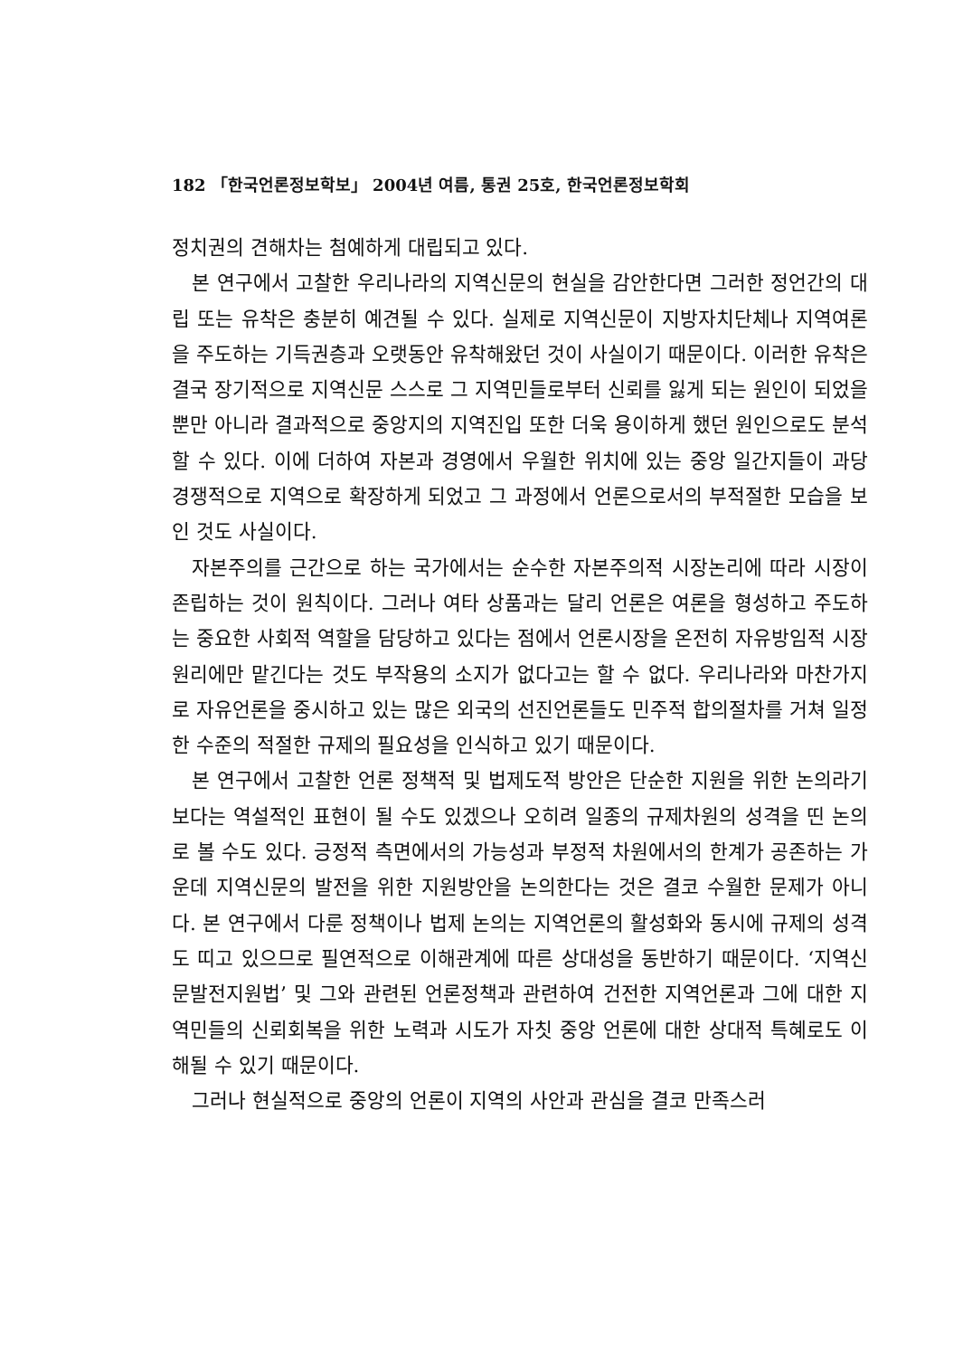182 「한국언론정보학보」 2004년 여름, 통권 25호, 한국언론정보학회
정치권의 견해차는 첨예하게 대립되고 있다.
본 연구에서 고찰한 우리나라의 지역신문의 현실을 감안한다면 그러한 정언간의 대립 또는 유착은 충분히 예견될 수 있다. 실제로 지역신문이 지방자치단체나 지역여론을 주도하는 기득권층과 오랫동안 유착해왔던 것이 사실이기 때문이다. 이러한 유착은 결국 장기적으로 지역신문 스스로 그 지역민들로부터 신뢰를 잃게 되는 원인이 되었을 뿐만 아니라 결과적으로 중앙지의 지역진입 또한 더욱 용이하게 했던 원인으로도 분석할 수 있다. 이에 더하여 자본과 경영에서 우월한 위치에 있는 중앙 일간지들이 과당 경쟁적으로 지역으로 확장하게 되었고 그 과정에서 언론으로서의 부적절한 모습을 보인 것도 사실이다.
자본주의를 근간으로 하는 국가에서는 순수한 자본주의적 시장논리에 따라 시장이 존립하는 것이 원칙이다. 그러나 여타 상품과는 달리 언론은 여론을 형성하고 주도하는 중요한 사회적 역할을 담당하고 있다는 점에서 언론시장을 온전히 자유방임적 시장원리에만 맡긴다는 것도 부작용의 소지가 없다고는 할 수 없다. 우리나라와 마찬가지로 자유언론을 중시하고 있는 많은 외국의 선진언론들도 민주적 합의절차를 거쳐 일정한 수준의 적절한 규제의 필요성을 인식하고 있기 때문이다.
본 연구에서 고찰한 언론 정책적 및 법제도적 방안은 단순한 지원을 위한 논의라기보다는 역설적인 표현이 될 수도 있겠으나 오히려 일종의 규제차원의 성격을 띤 논의로 볼 수도 있다. 긍정적 측면에서의 가능성과 부정적 차원에서의 한계가 공존하는 가운데 지역신문의 발전을 위한 지원방안을 논의한다는 것은 결코 수월한 문제가 아니다. 본 연구에서 다룬 정책이나 법제 논의는 지역언론의 활성화와 동시에 규제의 성격도 띠고 있으므로 필연적으로 이해관계에 따른 상대성을 동반하기 때문이다. ‘지역신문발전지원법’ 및 그와 관련된 언론정책과 관련하여 건전한 지역언론과 그에 대한 지역민들의 신뢰회복을 위한 노력과 시도가 자칫 중앙 언론에 대한 상대적 특혜로도 이해될 수 있기 때문이다.
그러나 현실적으로 중앙의 언론이 지역의 사안과 관심을 결코 만족스러